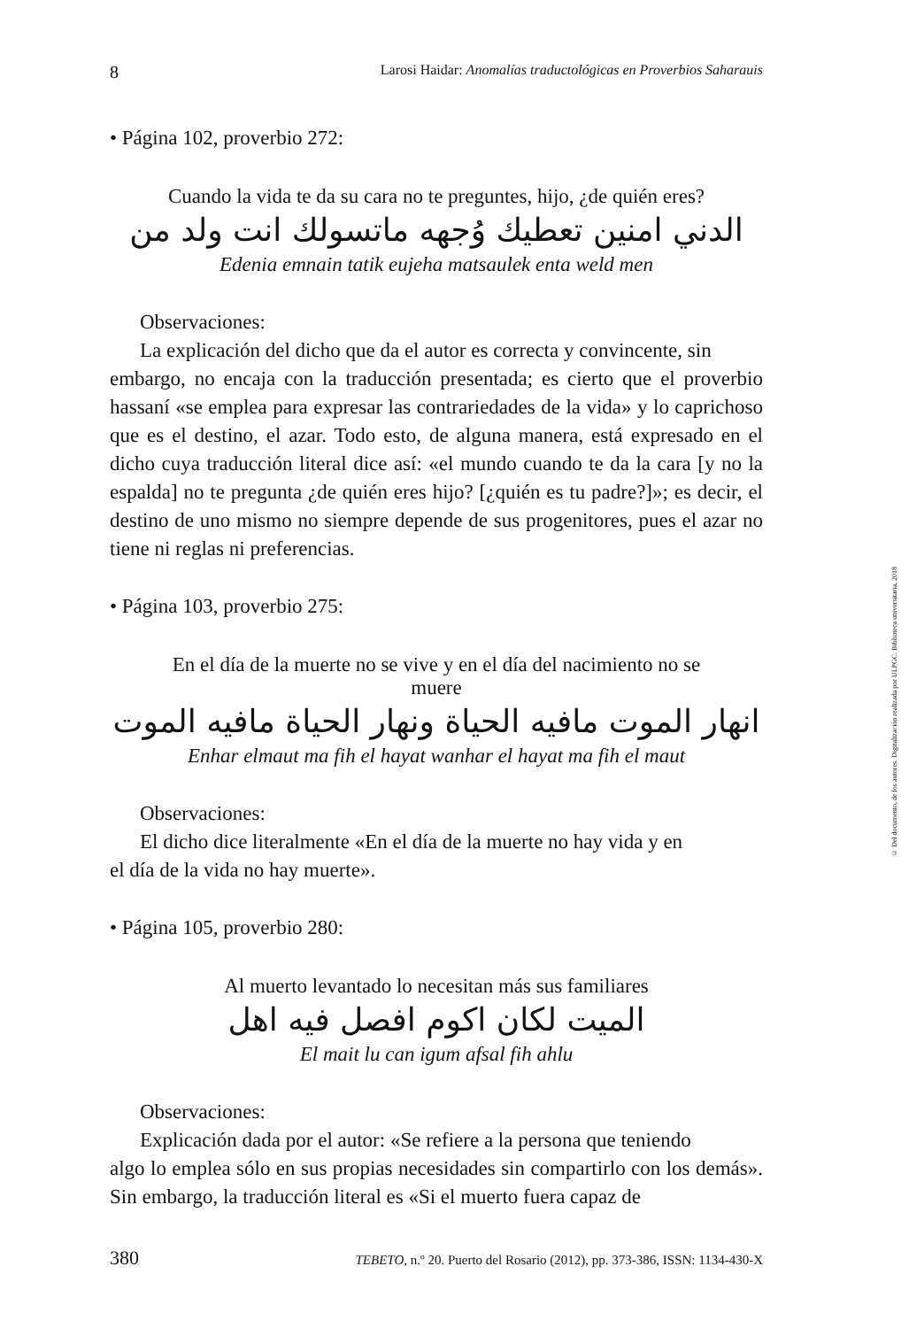8 Larosi Haidar: Anomalías traductológicas en Proverbios Saharauis
• Página 102, proverbio 272:
Cuando la vida te da su cara no te preguntes, hijo, ¿de quién eres?
الدني امنين تعطيك وُجهه ماتسولك انت ولد من
Edenia emnain tatik eujeha matsaulek enta weld men
Observaciones:
La explicación del dicho que da el autor es correcta y convincente, sin
embargo, no encaja con la traducción presentada; es cierto que el proverbio hassaní «se emplea para expresar las contrariedades de la vida» y lo caprichoso que es el destino, el azar. Todo esto, de alguna manera, está expresado en el dicho cuya traducción literal dice así: «el mundo cuando te da la cara [y no la espalda] no te pregunta ¿de quién eres hijo? [¿quién es tu padre?]»; es decir, el destino de uno mismo no siempre depende de sus progenitores, pues el azar no tiene ni reglas ni preferencias.
• Página 103, proverbio 275:
En el día de la muerte no se vive y en el día del nacimiento no se
muere
انهار الموت مافيه الحياة ونهار الحياة مافيه الموت
Enhar elmaut ma fih el hayat wanhar el hayat ma fih el maut
Observaciones:
El dicho dice literalmente «En el día de la muerte no hay vida y en
el día de la vida no hay muerte».
• Página 105, proverbio 280:
Al muerto levantado lo necesitan más sus familiares
الميت لكان اكوم افصل فيه اهل
El mait lu can igum afsal fih ahlu
Observaciones:
Explicación dada por el autor: «Se refiere a la persona que teniendo
algo lo emplea sólo en sus propias necesidades sin compartirlo con los demás». Sin embargo, la traducción literal es «Si el muerto fuera capaz de
380 TEBETO, n.º 20. Puerto del Rosario (2012), pp. 373-386, ISSN: 1134-430-X
© Del documento, de los autores. Digitalización realizada por ULPGC. Biblioteca universitaria, 2018